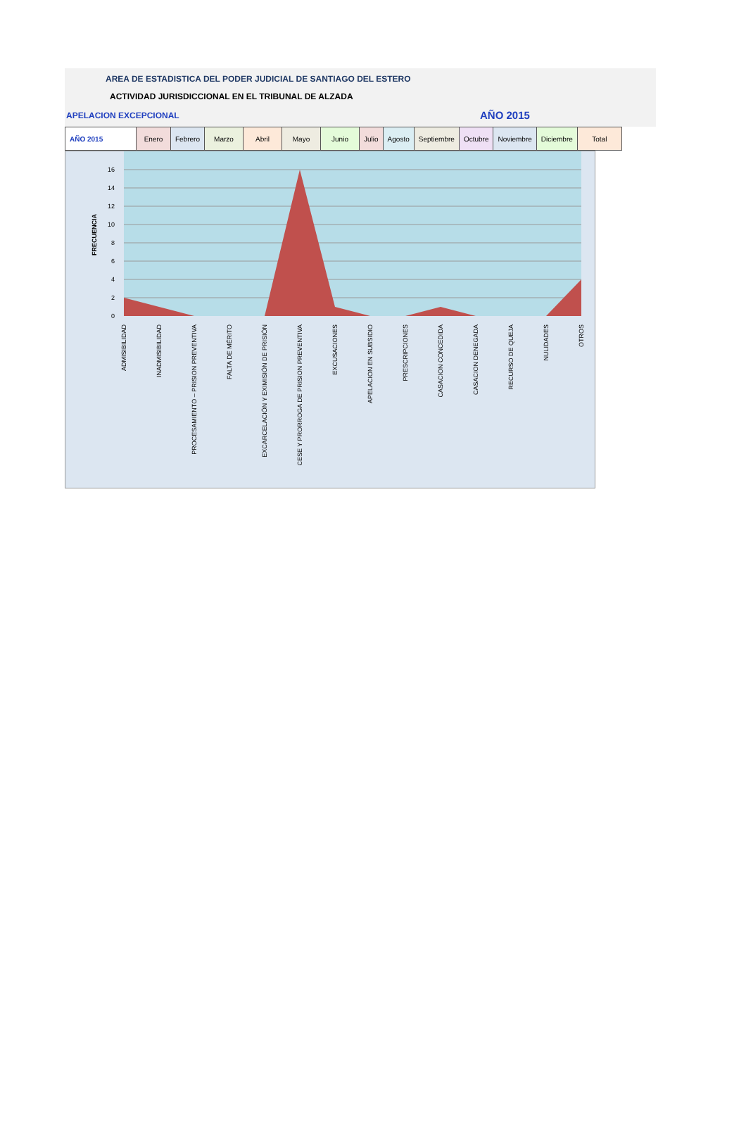AREA DE ESTADISTICA DEL PODER JUDICIAL DE SANTIAGO DEL ESTERO
ACTIVIDAD JURISDICCIONAL EN EL TRIBUNAL DE ALZADA
APELACION EXCEPCIONAL AÑO 2015
| AÑO 2015 | Enero | Febrero | Marzo | Abril | Mayo | Junio | Julio | Agosto | Septiembre | Octubre | Noviembre | Diciembre | Total |
0
2
4
6
8
10
12
14
16
FRECUENCIA
ADMISIBILIDAD
INADMISIBILIDAD
PROCESAMIENTO – PRISION PREVENTIVA
FALTA DE MÉRITO
EXCARCELACIÓN Y EXIMISIÓN DE PRISIÓN
CESE Y PRORROGA DE PRISION PREVENTIVA
EXCUSACIONES
APELACION EN SUBSIDIO
PRESCRIPCIONES
CASACION CONCEDIDA
CASACION DENEGADA
RECURSO DE QUEJA
NULIDADES
OTROS